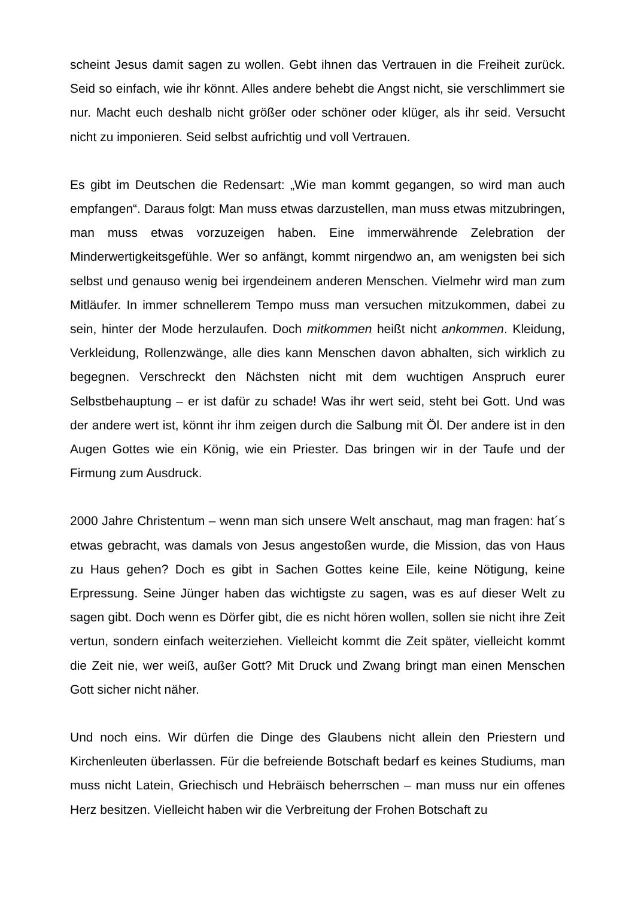scheint Jesus damit sagen zu wollen. Gebt ihnen das Vertrauen in die Freiheit zurück. Seid so einfach, wie ihr könnt. Alles andere behebt die Angst nicht, sie verschlimmert sie nur. Macht euch deshalb nicht größer oder schöner oder klüger, als ihr seid. Versucht nicht zu imponieren. Seid selbst aufrichtig und voll Vertrauen.
Es gibt im Deutschen die Redensart: „Wie man kommt gegangen, so wird man auch empfangen“. Daraus folgt: Man muss etwas darzustellen, man muss etwas mitzubringen, man muss etwas vorzuzeigen haben. Eine immerwährende Zelebration der Minderwertigkeitsgefühle. Wer so anfängt, kommt nirgendwo an, am wenigsten bei sich selbst und genauso wenig bei irgendeinem anderen Menschen. Vielmehr wird man zum Mitläufer. In immer schnellerem Tempo muss man versuchen mitzukommen, dabei zu sein, hinter der Mode herzulaufen. Doch mitkommen heißt nicht ankommen. Kleidung, Verkleidung, Rollenzwänge, alle dies kann Menschen davon abhalten, sich wirklich zu begegnen. Verschreckt den Nächsten nicht mit dem wuchtigen Anspruch eurer Selbstbehauptung – er ist dafür zu schade! Was ihr wert seid, steht bei Gott. Und was der andere wert ist, könnt ihr ihm zeigen durch die Salbung mit Öl. Der andere ist in den Augen Gottes wie ein König, wie ein Priester. Das bringen wir in der Taufe und der Firmung zum Ausdruck.
2000 Jahre Christentum – wenn man sich unsere Welt anschaut, mag man fragen: hat´s etwas gebracht, was damals von Jesus angestoßen wurde, die Mission, das von Haus zu Haus gehen? Doch es gibt in Sachen Gottes keine Eile, keine Nötigung, keine Erpressung. Seine Jünger haben das wichtigste zu sagen, was es auf dieser Welt zu sagen gibt. Doch wenn es Dörfer gibt, die es nicht hören wollen, sollen sie nicht ihre Zeit vertun, sondern einfach weiterziehen. Vielleicht kommt die Zeit später, vielleicht kommt die Zeit nie, wer weiß, außer Gott? Mit Druck und Zwang bringt man einen Menschen Gott sicher nicht näher.
Und noch eins. Wir dürfen die Dinge des Glaubens nicht allein den Priestern und Kirchenleuten überlassen. Für die befreiende Botschaft bedarf es keines Studiums, man muss nicht Latein, Griechisch und Hebräisch beherrschen – man muss nur ein offenes Herz besitzen. Vielleicht haben wir die Verbreitung der Frohen Botschaft zu